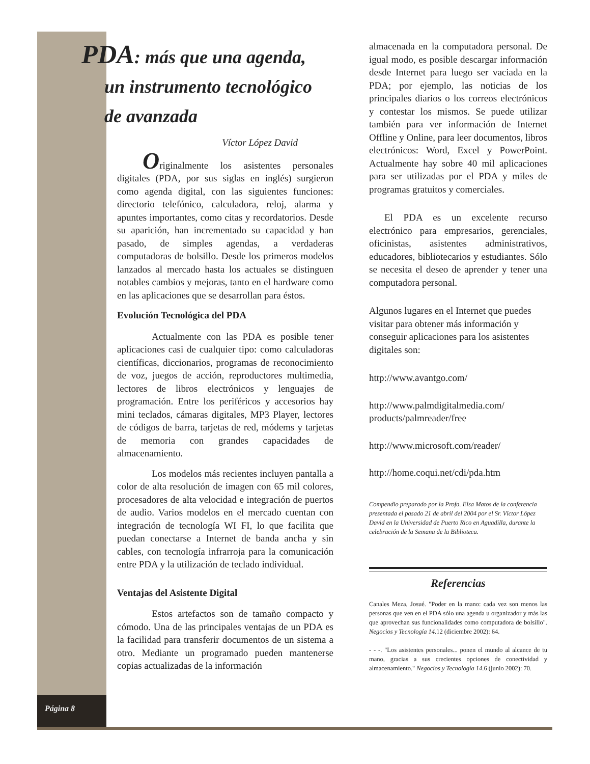Página 8
PDA: más que una agenda,
un instrumento tecnológico
de avanzada
Víctor López David
Originalmente los asistentes personales digitales (PDA, por sus siglas en inglés) surgieron como agenda digital, con las siguientes funciones: directorio telefónico, calculadora, reloj, alarma y apuntes importantes, como citas y recordatorios. Desde su aparición, han incrementado su capacidad y han pasado, de simples agendas, a verdaderas computadoras de bolsillo. Desde los primeros modelos lanzados al mercado hasta los actuales se distinguen notables cambios y mejoras, tanto en el hardware como en las aplicaciones que se desarrollan para éstos.
Evolución Tecnológica del PDA
Actualmente con las PDA es posible tener aplicaciones casi de cualquier tipo: como calculadoras científicas, diccionarios, programas de reconocimiento de voz, juegos de acción, reproductores multimedia, lectores de libros electrónicos y lenguajes de programación. Entre los periféricos y accesorios hay mini teclados, cámaras digitales, MP3 Player, lectores de códigos de barra, tarjetas de red, módems y tarjetas de memoria con grandes capacidades de almacenamiento.
Los modelos más recientes incluyen pantalla a color de alta resolución de imagen con 65 mil colores, procesadores de alta velocidad e integración de puertos de audio. Varios modelos en el mercado cuentan con integración de tecnología WI FI, lo que facilita que puedan conectarse a Internet de banda ancha y sin cables, con tecnología infrarroja para la comunicación entre PDA y la utilización de teclado individual.
Ventajas del Asistente Digital
Estos artefactos son de tamaño compacto y cómodo. Una de las principales ventajas de un PDA es la facilidad para transferir documentos de un sistema a otro. Mediante un programado pueden mantenerse copias actualizadas de la información
almacenada en la computadora personal. De igual modo, es posible descargar información desde Internet para luego ser vaciada en la PDA; por ejemplo, las noticias de los principales diarios o los correos electrónicos y contestar los mismos. Se puede utilizar también para ver información de Internet Offline y Online, para leer documentos, libros electrónicos: Word, Excel y PowerPoint. Actualmente hay sobre 40 mil aplicaciones para ser utilizadas por el PDA y miles de programas gratuitos y comerciales.
El PDA es un excelente recurso electrónico para empresarios, gerenciales, oficinistas, asistentes administrativos, educadores, bibliotecarios y estudiantes. Sólo se necesita el deseo de aprender y tener una computadora personal.
Algunos lugares en el Internet que puedes visitar para obtener más información y conseguir aplicaciones para los asistentes digitales son:
http://www.avantgo.com/
http://www.palmdigitalmedia.com/ products/palmreader/free
http://www.microsoft.com/reader/
http://home.coqui.net/cdi/pda.htm
Compendio preparado por la Profa. Elsa Matos de la conferencia presentada el pasado 21 de abril del 2004 por el Sr. Víctor López David en la Universidad de Puerto Rico en Aguadilla, durante la celebración de la Semana de la Biblioteca.
Referencias
Canales Meza, Josué. "Poder en la mano: cada vez son menos las personas que ven en el PDA sólo una agenda u organizador y más las que aprovechan sus funcionalidades como computadora de bolsillo". Negocios y Tecnología 14.12 (diciembre 2002): 64.
- - -. "Los asistentes personales... ponen el mundo al alcance de tu mano, gracias a sus crecientes opciones de conectividad y almacenamiento." Negocios y Tecnología 14.6 (junio 2002): 70.